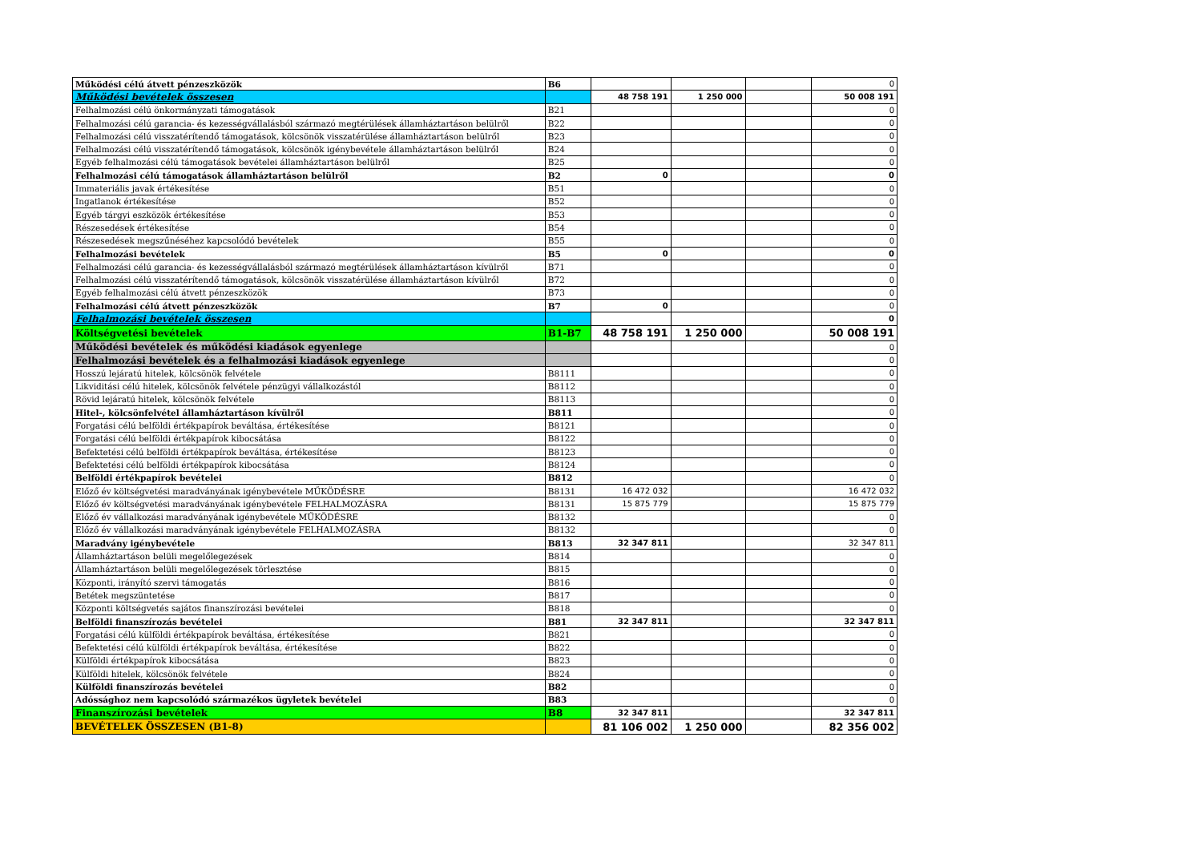| Működési célú átvett pénzeszközök | B6 | | | | 0 |
| Működési bevételek összesen | | 48 758 191 | 1 250 000 | | 50 008 191 |
| Felhalmozási célú önkormányzati támogatások | B21 | | | | 0 |
| Felhalmozási célú garancia- és kezességvállalásból származó megtérülések államháztartáson belülről | B22 | | | | 0 |
| Felhalmozási célú visszatérítendő támogatások, kölcsönök visszatérülése államháztartáson belülről | B23 | | | | 0 |
| Felhalmozási célú visszatérítendő támogatások, kölcsönök igénybevétele államháztartáson belülről | B24 | | | | 0 |
| Egyéb felhalmozási célú támogatások bevételei államháztartáson belülről | B25 | | | | 0 |
| Felhalmozási célú támogatások államháztartáson belülről | B2 | 0 | | | 0 |
| Immateriális javak értékesítése | B51 | | | | 0 |
| Ingatlanok értékesítése | B52 | | | | 0 |
| Egyéb tárgyi eszközök értékesítése | B53 | | | | 0 |
| Részesedések értékesítése | B54 | | | | 0 |
| Részesedések megszűnéséhez kapcsolódó bevételek | B55 | | | | 0 |
| Felhalmozási bevételek | B5 | 0 | | | 0 |
| Felhalmozási célú garancia- és kezességvállalásból származó megtérülések államháztartáson kívülről | B71 | | | | 0 |
| Felhalmozási célú visszatérítendő támogatások, kölcsönök visszatérülése államháztartáson kívülről | B72 | | | | 0 |
| Egyéb felhalmozási célú átvett pénzeszközök | B73 | | | | 0 |
| Felhalmozási célú átvett pénzeszközök | B7 | 0 | | | 0 |
| Felhalmozási bevételek összesen | | | | | 0 |
| Költségvetési bevételek | B1-B7 | 48 758 191 | 1 250 000 | | 50 008 191 |
| Működési bevételek és működési kiadások egyenlege | | | | | 0 |
| Felhalmozási bevételek és a felhalmozási kiadások egyenlege | | | | | 0 |
| Hosszú lejáratú hitelek, kölcsönök felvétele | B8111 | | | | 0 |
| Likviditási célú hitelek, kölcsönök felvétele pénzügyi vállalkozástól | B8112 | | | | 0 |
| Rövid lejáratú hitelek, kölcsönök felvétele | B8113 | | | | 0 |
| Hitel-, kölcsönfelvétel államháztartáson kívülről | B811 | | | | 0 |
| Forgatási célú belföldi értékpapírok beváltása, értékesítése | B8121 | | | | 0 |
| Forgatási célú belföldi értékpapírok kibocsátása | B8122 | | | | 0 |
| Befektetési célú belföldi értékpapírok beváltása, értékesítése | B8123 | | | | 0 |
| Befektetési célú belföldi értékpapírok kibocsátása | B8124 | | | | 0 |
| Belföldi értékpapírok bevételei | B812 | | | | 0 |
| Előző év költségvetési maradványának igénybevétele MŰKÖDÉSRE | B8131 | 16 472 032 | | | 16 472 032 |
| Előző év költségvetési maradványának igénybevétele FELHALMOZÁSRA | B8131 | 15 875 779 | | | 15 875 779 |
| Előző év vállalkozási maradványának igénybevétele MŰKÖDÉSRE | B8132 | | | | 0 |
| Előző év vállalkozási maradványának igénybevétele FELHALMOZÁSRA | B8132 | | | | 0 |
| Maradvány igénybevétele | B813 | 32 347 811 | | | 32 347 811 |
| Államháztartáson belüli megelőlegezések | B814 | | | | 0 |
| Államháztartáson belüli megelőlegezések törlesztése | B815 | | | | 0 |
| Központi, irányító szervi támogatás | B816 | | | | 0 |
| Betétek megszüntetése | B817 | | | | 0 |
| Központi költségvetés sajátos finanszírozási bevételei | B818 | | | | 0 |
| Belföldi finanszírozás bevételei | B81 | 32 347 811 | | | 32 347 811 |
| Forgatási célú külföldi értékpapírok beváltása, értékesítése | B821 | | | | 0 |
| Befektetési célú külföldi értékpapírok beváltása, értékesítése | B822 | | | | 0 |
| Külföldi értékpapírok kibocsátása | B823 | | | | 0 |
| Külföldi hitelek, kölcsönök felvétele | B824 | | | | 0 |
| Külföldi finanszírozás bevételei | B82 | | | | 0 |
| Adóssághoz nem kapcsolódó származékos ügyletek bevételei | B83 | | | | 0 |
| Finanszírozási bevételek | B8 | 32 347 811 | | | 32 347 811 |
| BEVÉTELEK ÖSSZESEN (B1-8) | | 81 106 002 | 1 250 000 | | 82 356 002 |